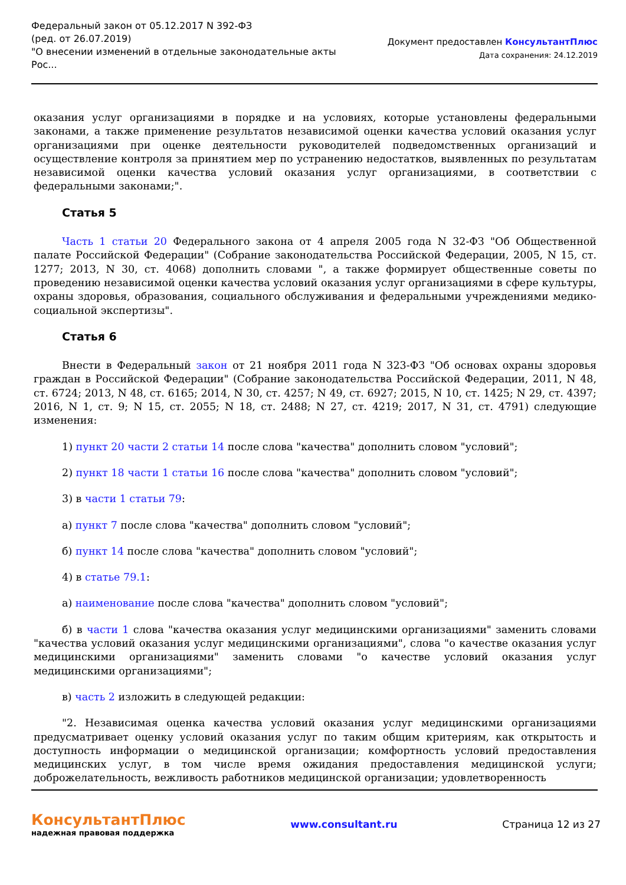Федеральный закон от 05.12.2017 N 392-ФЗ
(ред. от 26.07.2019)
"О внесении изменений в отдельные законодательные акты
Рос...
Документ предоставлен КонсультантПлюс
Дата сохранения: 24.12.2019
оказания услуг организациями в порядке и на условиях, которые установлены федеральными законами, а также применение результатов независимой оценки качества условий оказания услуг организациями при оценке деятельности руководителей подведомственных организаций и осуществление контроля за принятием мер по устранению недостатков, выявленных по результатам независимой оценки качества условий оказания услуг организациями, в соответствии с федеральными законами;".
Статья 5
Часть 1 статьи 20 Федерального закона от 4 апреля 2005 года N 32-ФЗ "Об Общественной палате Российской Федерации" (Собрание законодательства Российской Федерации, 2005, N 15, ст. 1277; 2013, N 30, ст. 4068) дополнить словами ", а также формирует общественные советы по проведению независимой оценки качества условий оказания услуг организациями в сфере культуры, охраны здоровья, образования, социального обслуживания и федеральными учреждениями медико-социальной экспертизы".
Статья 6
Внести в Федеральный закон от 21 ноября 2011 года N 323-ФЗ "Об основах охраны здоровья граждан в Российской Федерации" (Собрание законодательства Российской Федерации, 2011, N 48, ст. 6724; 2013, N 48, ст. 6165; 2014, N 30, ст. 4257; N 49, ст. 6927; 2015, N 10, ст. 1425; N 29, ст. 4397; 2016, N 1, ст. 9; N 15, ст. 2055; N 18, ст. 2488; N 27, ст. 4219; 2017, N 31, ст. 4791) следующие изменения:
1) пункт 20 части 2 статьи 14 после слова "качества" дополнить словом "условий";
2) пункт 18 части 1 статьи 16 после слова "качества" дополнить словом "условий";
3) в части 1 статьи 79:
а) пункт 7 после слова "качества" дополнить словом "условий";
б) пункт 14 после слова "качества" дополнить словом "условий";
4) в статье 79.1:
а) наименование после слова "качества" дополнить словом "условий";
б) в части 1 слова "качества оказания услуг медицинскими организациями" заменить словами "качества условий оказания услуг медицинскими организациями", слова "о качестве оказания услуг медицинскими организациями" заменить словами "о качестве условий оказания услуг медицинскими организациями";
в) часть 2 изложить в следующей редакции:
"2. Независимая оценка качества условий оказания услуг медицинскими организациями предусматривает оценку условий оказания услуг по таким общим критериям, как открытость и доступность информации о медицинской организации; комфортность условий предоставления медицинских услуг, в том числе время ожидания предоставления медицинской услуги; доброжелательность, вежливость работников медицинской организации; удовлетворенность
КонсультантПлюс
надежная правовая поддержка
www.consultant.ru Страница 12 из 27